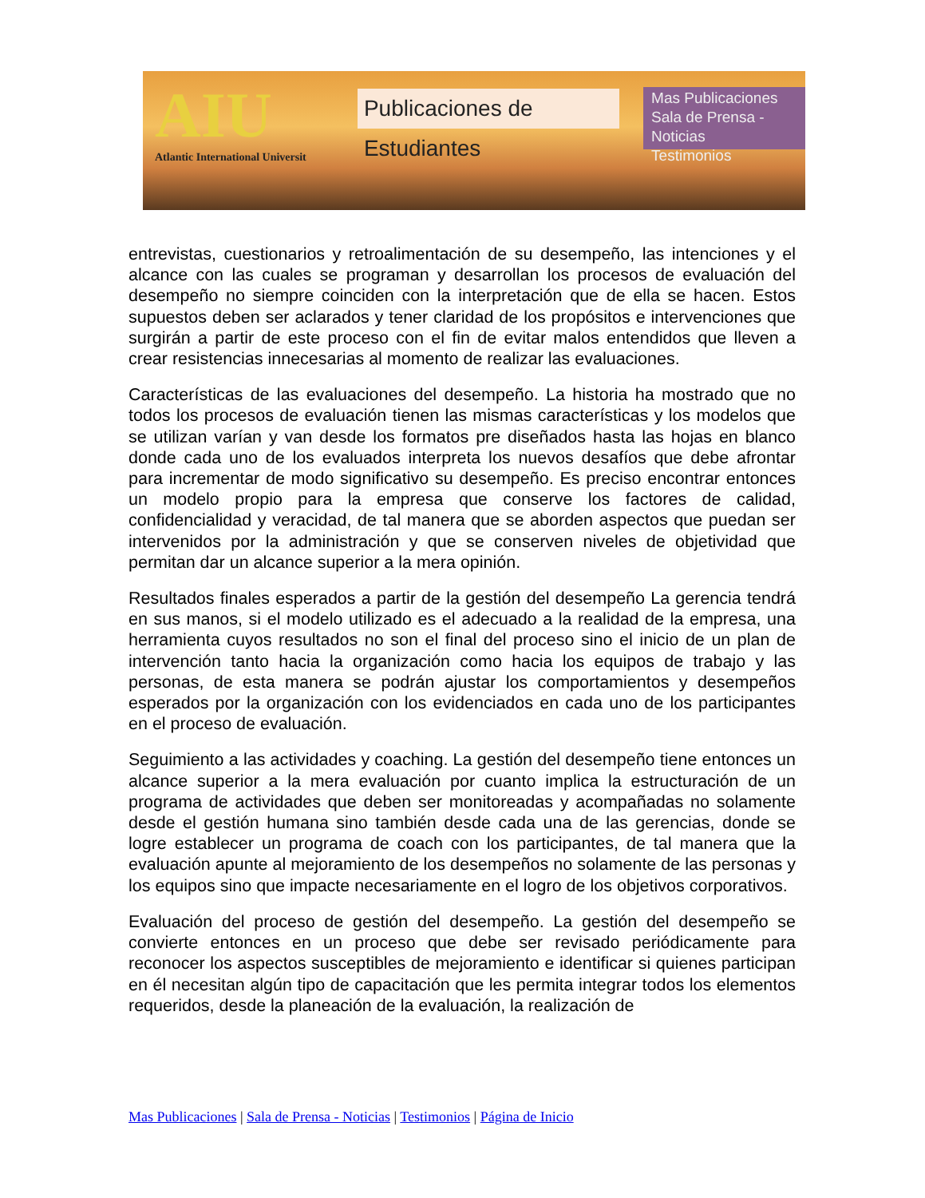AIU
Atlantic International Universit
Publicaciones de Estudiantes
Mas Publicaciones
Sala de Prensa - Noticias
Testimonios
entrevistas, cuestionarios y retroalimentación de su desempeño, las intenciones y el alcance con las cuales se programan y desarrollan los procesos de evaluación del desempeño no siempre coinciden con la interpretación que de ella se hacen. Estos supuestos deben ser aclarados y tener claridad de los propósitos e intervenciones que surgirán a partir de este proceso con el fin de evitar malos entendidos que lleven a crear resistencias innecesarias al momento de realizar las evaluaciones.
Características de las evaluaciones del desempeño. La historia ha mostrado que no todos los procesos de evaluación tienen las mismas características y los modelos que se utilizan varían y van desde los formatos pre diseñados hasta las hojas en blanco donde cada uno de los evaluados interpreta los nuevos desafíos que debe afrontar para incrementar de modo significativo su desempeño. Es preciso encontrar entonces un modelo propio para la empresa que conserve los factores de calidad, confidencialidad y veracidad, de tal manera que se aborden aspectos que puedan ser intervenidos por la administración y que se conserven niveles de objetividad que permitan dar un alcance superior a la mera opinión.
Resultados finales esperados a partir de la gestión del desempeño La gerencia tendrá en sus manos, si el modelo utilizado es el adecuado a la realidad de la empresa, una herramienta cuyos resultados no son el final del proceso sino el inicio de un plan de intervención tanto hacia la organización como hacia los equipos de trabajo y las personas, de esta manera se podrán ajustar los comportamientos y desempeños esperados por la organización con los evidenciados en cada uno de los participantes en el proceso de evaluación.
Seguimiento a las actividades y coaching. La gestión del desempeño tiene entonces un alcance superior a la mera evaluación por cuanto implica la estructuración de un programa de actividades que deben ser monitoreadas y acompañadas no solamente desde el gestión humana sino también desde cada una de las gerencias, donde se logre establecer un programa de coach con los participantes, de tal manera que la evaluación apunte al mejoramiento de los desempeños no solamente de las personas y los equipos sino que impacte necesariamente en el logro de los objetivos corporativos.
Evaluación del proceso de gestión del desempeño. La gestión del desempeño se convierte entonces en un proceso que debe ser revisado periódicamente para reconocer los aspectos susceptibles de mejoramiento e identificar si quienes participan en él necesitan algún tipo de capacitación que les permita integrar todos los elementos requeridos, desde la planeación de la evaluación, la realización de
Mas Publicaciones | Sala de Prensa - Noticias | Testimonios | Página de Inicio